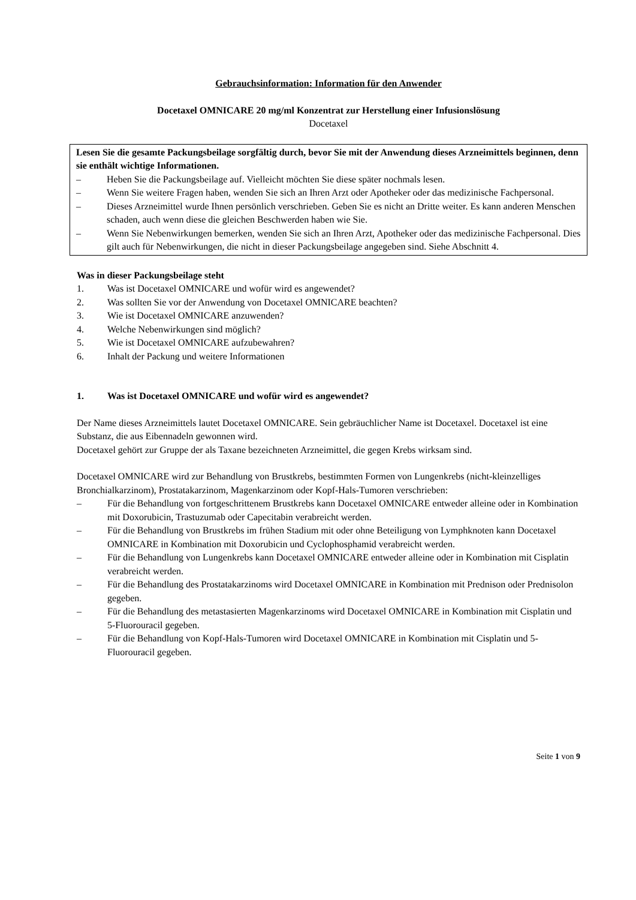Gebrauchsinformation: Information für den Anwender
Docetaxel OMNICARE 20 mg/ml Konzentrat zur Herstellung einer Infusionslösung
Docetaxel
Lesen Sie die gesamte Packungsbeilage sorgfältig durch, bevor Sie mit der Anwendung dieses Arzneimittels beginnen, denn sie enthält wichtige Informationen.
– Heben Sie die Packungsbeilage auf. Vielleicht möchten Sie diese später nochmals lesen.
– Wenn Sie weitere Fragen haben, wenden Sie sich an Ihren Arzt oder Apotheker oder das medizinische Fachpersonal.
– Dieses Arzneimittel wurde Ihnen persönlich verschrieben. Geben Sie es nicht an Dritte weiter. Es kann anderen Menschen schaden, auch wenn diese die gleichen Beschwerden haben wie Sie.
– Wenn Sie Nebenwirkungen bemerken, wenden Sie sich an Ihren Arzt, Apotheker oder das medizinische Fachpersonal. Dies gilt auch für Nebenwirkungen, die nicht in dieser Packungsbeilage angegeben sind. Siehe Abschnitt 4.
Was in dieser Packungsbeilage steht
1. Was ist Docetaxel OMNICARE und wofür wird es angewendet?
2. Was sollten Sie vor der Anwendung von Docetaxel OMNICARE beachten?
3. Wie ist Docetaxel OMNICARE anzuwenden?
4. Welche Nebenwirkungen sind möglich?
5. Wie ist Docetaxel OMNICARE aufzubewahren?
6. Inhalt der Packung und weitere Informationen
1. Was ist Docetaxel OMNICARE und wofür wird es angewendet?
Der Name dieses Arzneimittels lautet Docetaxel OMNICARE. Sein gebräuchlicher Name ist Docetaxel. Docetaxel ist eine Substanz, die aus Eibennadeln gewonnen wird.
Docetaxel gehört zur Gruppe der als Taxane bezeichneten Arzneimittel, die gegen Krebs wirksam sind.
Docetaxel OMNICARE wird zur Behandlung von Brustkrebs, bestimmten Formen von Lungenkrebs (nicht-kleinzelliges Bronchialkarzinom), Prostatakarzinom, Magenkarzinom oder Kopf-Hals-Tumoren verschrieben:
– Für die Behandlung von fortgeschrittenem Brustkrebs kann Docetaxel OMNICARE entweder alleine oder in Kombination mit Doxorubicin, Trastuzumab oder Capecitabin verabreicht werden.
– Für die Behandlung von Brustkrebs im frühen Stadium mit oder ohne Beteiligung von Lymphknoten kann Docetaxel OMNICARE in Kombination mit Doxorubicin und Cyclophosphamid verabreicht werden.
– Für die Behandlung von Lungenkrebs kann Docetaxel OMNICARE entweder alleine oder in Kombination mit Cisplatin verabreicht werden.
– Für die Behandlung des Prostatakarzinoms wird Docetaxel OMNICARE in Kombination mit Prednison oder Prednisolon gegeben.
– Für die Behandlung des metastasierten Magenkarzinoms wird Docetaxel OMNICARE in Kombination mit Cisplatin und 5-Fluorouracil gegeben.
– Für die Behandlung von Kopf-Hals-Tumoren wird Docetaxel OMNICARE in Kombination mit Cisplatin und 5-Fluorouracil gegeben.
Seite 1 von 9